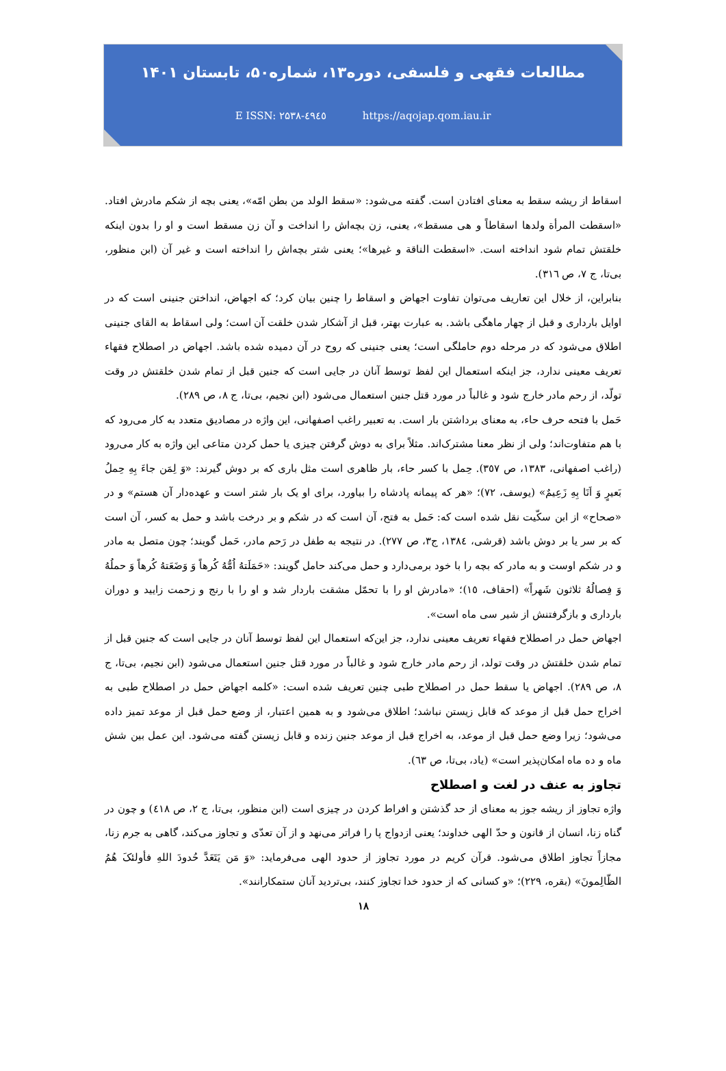مطالعات فقهی و فلسفی، دوره۱۳، شماره۵۰، تابستان ۱۴۰۱
E ISSN: ۲۵۳۸-٤۹٤٥ https://aqojap.qom.iau.ir
اسقاط از ریشه سقط به معنای افتادن است. گفته می‌شود: «سقط الولد من بطن امّه»، یعنی بچه از شکم مادرش افتاد. «اسقطت المرأة ولدها اسقاطاً و هی مسقط»، یعنی، زن بچه‌اش را انداخت و آن زن مسقط است و او را بدون اینکه خلقتش تمام شود انداخته است. «اسقطت الناقة و غیرها»؛ یعنی شتر بچه‌اش را انداخته است و غیر آن (ابن منظور، بی‌تا، ج ۷، ص ٣١٦).
بنابراین، از خلال این تعاریف می‌توان تفاوت اجهاض و اسقاط را چنین بیان کرد؛ که اجهاض، انداختن جنینی است که در اوایل بارداری و قبل از چهار ماهگی باشد. به عبارت بهتر، قبل از آشکار شدن خلقت آن است؛ ولی اسقاط به القای جنینی اطلاق می‌شود که در مرحله دوم حاملگی است؛ یعنی جنینی که روح در آن دمیده شده باشد. اجهاض در اصطلاح فقهاء تعریف معینی ندارد، جز اینکه استعمال این لفظ توسط آنان در جایی است که جنین قبل از تمام شدن خلقتش در وقت تولّد، از رحم مادر خارج شود و غالباً در مورد قتل جنین استعمال می‌شود (ابن نجیم، بی‌تا، ج ۸، ص ٢٨٩).
حَمل با فتحه حرف حاء، به معنای برداشتن بار است. به تعبیر راغب اصفهانی، این واژه در مصادیق متعدد به کار می‌رود که با هم متفاوت‌اند؛ ولی از نظر معنا مشترک‌اند. مثلاً برای به دوش گرفتن چیزی یا حمل کردن متاعی این واژه به کار می‌رود (راغب اصفهانی، ١٣٨٣، ص ٣٥٧). حِمل با کسر حاء، بار ظاهری است مثل باری که بر دوش گیرند: «وَ لِمَن جاءَ بِهِ حِملُ بَعیرٍ وَ اَنَا بِهِ زَعِیمٌ» (یوسف، ٧٢)؛ «هر که پیمانه پادشاه را بیاورد، برای او یک بار شتر است و عهده‌دار آن هستم» و در «صحاح» از ابن سکّیت نقل شده است که: حَمل به فتح، آن است که در شکم و بر درخت باشد و حمل به کسر، آن است که بر سر یا بر دوش باشد (قرشی، ١٣٨٤، ج٣، ص ٢٧٧). در نتیجه به طفل در رَحم مادر، حَمل گویند؛ چون متصل به مادر و در شکم اوست و به مادر که بچه را با خود برمی‌دارد و حمل می‌کند حامل گویند: «حَمَلَتهُ اُمُّهُ کُرهاً وَ وَضَعَتهُ کُرهاً وَ حملُهُ وَ فِصالُهُ ثلاثون شَهراً» (احقاف، ١٥)؛ «مادرش او را با تحمّل مشقت باردار شد و او را با رنج و زحمت زایید و دوران بارداری و بازگرفتنش از شیر سی ماه است».
اجهاض حمل در اصطلاح فقهاء تعریف معینی ندارد، جز این‌که استعمال این لفظ توسط آنان در جایی است که جنین قبل از تمام شدن خلقتش در وقت تولد، از رحم مادر خارج شود و غالباً در مورد قتل جنین استعمال می‌شود (ابن نجیم، بی‌تا، ج ۸، ص ٢٨٩). اجهاض یا سقط حمل در اصطلاح طبی چنین تعریف شده است: «کلمه اجهاض حمل در اصطلاح طبی به اخراج حمل قبل از موعد که قابل زیستن نباشد؛ اطلاق می‌شود و به همین اعتبار، از وضع حمل قبل از موعد تمیز داده می‌شود؛ زیرا وضع حمل قبل از موعد، به اخراج قبل از موعد جنین زنده و قابل زیستن گفته می‌شود. این عمل بین شش ماه و ده ماه امکان‌پذیر است» (یاد، بی‌تا، ص ٦٣).
تجاوز به عنف در لغت و اصطلاح
واژه تجاوز از ریشه جوز به معنای از حد گذشتن و افراط کردن در چیزی است (ابن منظور، بی‌تا، ج ٢، ص ٤١٨) و چون در گناه زنا، انسان از قانون و حدّ الهی خداوند؛ یعنی ازدواج پا را فراتر می‌نهد و از آن تعدّی و تجاوز می‌کند، گاهی به جرم زنا، مجازاً تجاوز اطلاق می‌شود. قرآن کریم در مورد تجاوز از حدود الهی می‌فرماید: «وَ مَن یَتَعَدَّ حُدودَ اللهِ فأولئکَ هُمُ الظّالِمونَ» (بقره، ٢٢٩)؛ «و کسانی که از حدود خدا تجاوز کنند، بی‌تردید آنان ستمکارانند».
۱۸